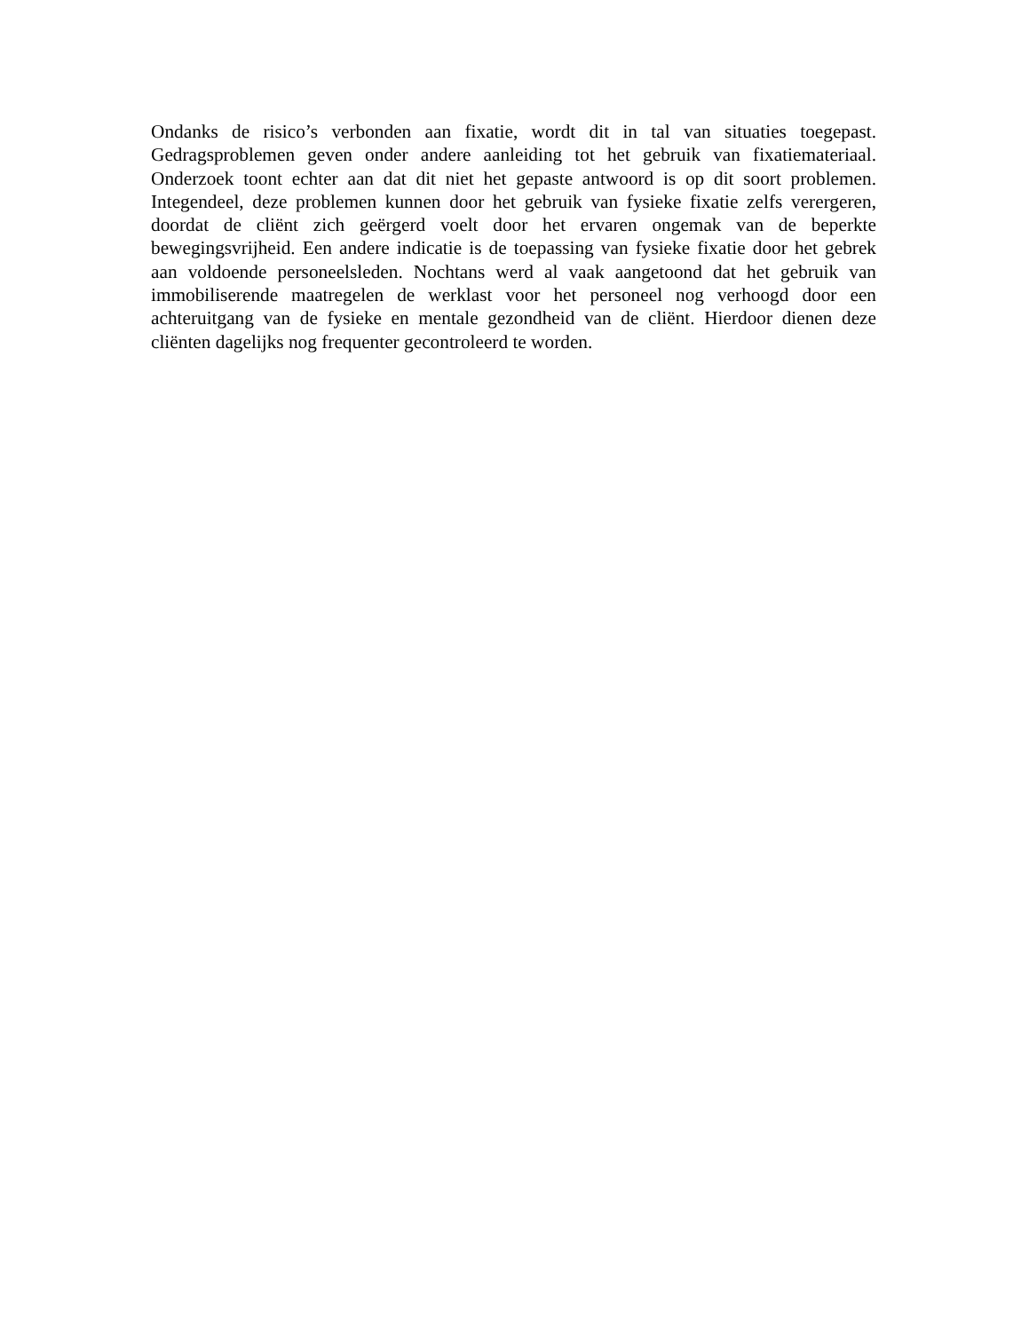Ondanks de risico’s verbonden aan fixatie, wordt dit in tal van situaties toegepast. Gedragsproblemen geven onder andere aanleiding tot het gebruik van fixatiemateriaal. Onderzoek toont echter aan dat dit niet het gepaste antwoord is op dit soort problemen. Integendeel, deze problemen kunnen door het gebruik van fysieke fixatie zelfs verergeren, doordat de cliënt zich geërgerd voelt door het ervaren ongemak van de beperkte bewegingsvrijheid. Een andere indicatie is de toepassing van fysieke fixatie door het gebrek aan voldoende personeelsleden. Nochtans werd al vaak aangetoond dat het gebruik van immobiliserende maatregelen de werklast voor het personeel nog verhoogd door een achteruitgang van de fysieke en mentale gezondheid van de cliënt. Hierdoor dienen deze cliënten dagelijks nog frequenter gecontroleerd te worden.